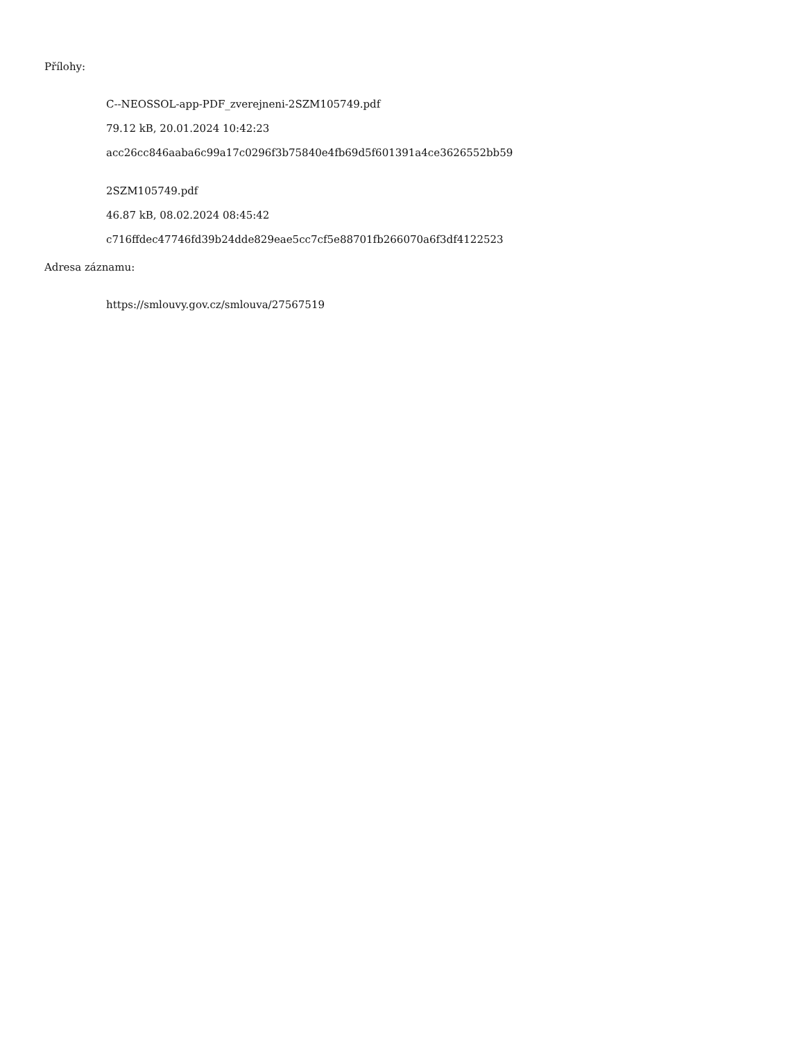Přílohy:
C--NEOSSOL-app-PDF_zverejneni-2SZM105749.pdf
79.12 kB, 20.01.2024 10:42:23
acc26cc846aaba6c99a17c0296f3b75840e4fb69d5f601391a4ce3626552bb59
2SZM105749.pdf
46.87 kB, 08.02.2024 08:45:42
c716ffdec47746fd39b24dde829eae5cc7cf5e88701fb266070a6f3df4122523
Adresa záznamu:
https://smlouvy.gov.cz/smlouva/27567519